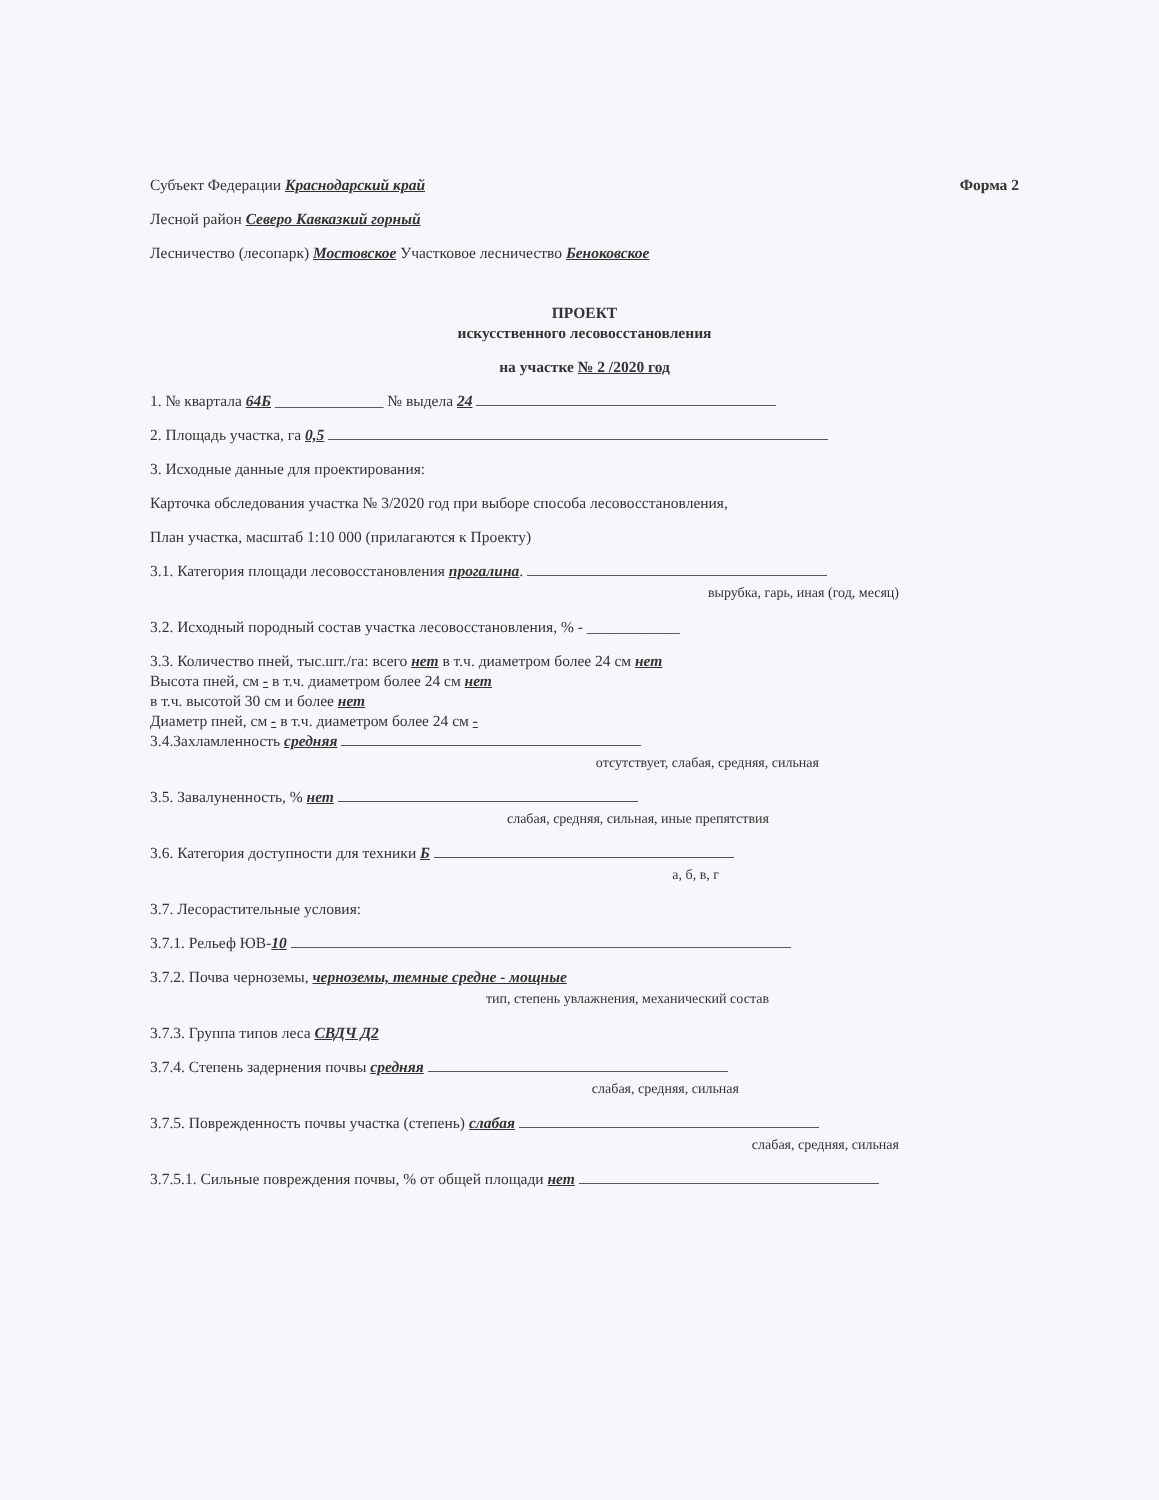Субъект Федерации Краснодарский край
Форма 2
Лесной район Северо Кавказкий горный
Лесничество (лесопарк) Мостовское Участковое лесничество Беноковское
ПРОЕКТ
искусственного лесовосстановления
на участке № 2 /2020 год
1. № квартала 64Б ______________ № выдела 24
2. Площадь участка, га 0,5
3. Исходные данные для проектирования:
Карточка обследования участка № 3/2020 год при выборе способа лесовосстановления,
План участка, масштаб 1:10 000 (прилагаются к Проекту)
3.1. Категория площади лесовосстановления прогалина.
вырубка, гарь, иная (год, месяц)
3.2. Исходный породный состав участка лесовосстановления, % - ____________
3.3. Количество пней, тыс.шт./га: всего нет в т.ч. диаметром более 24 см нет
Высота пней, см - в т.ч. диаметром более 24 см нет
в т.ч. высотой 30 см и более нет
Диаметр пней, см - в т.ч. диаметром более 24 см -
3.4.Захламленность средняя
отсутствует, слабая, средняя, сильная
3.5. Завалуненность, % нет
слабая, средняя, сильная, иные препятствия
3.6. Категория доступности для техники Б
а, б, в, г
3.7. Лесорастительные условия:
3.7.1. Рельеф ЮВ-10
3.7.2. Почва черноземы, черноземы, темные средне - мощные
тип, степень увлажнения, механический состав
3.7.3. Группа типов леса СВДЧ Д2
3.7.4. Степень задернения почвы средняя
слабая, средняя, сильная
3.7.5. Поврежденность почвы участка (степень) слабая
слабая, средняя, сильная
3.7.5.1. Сильные повреждения почвы, % от общей площади нет